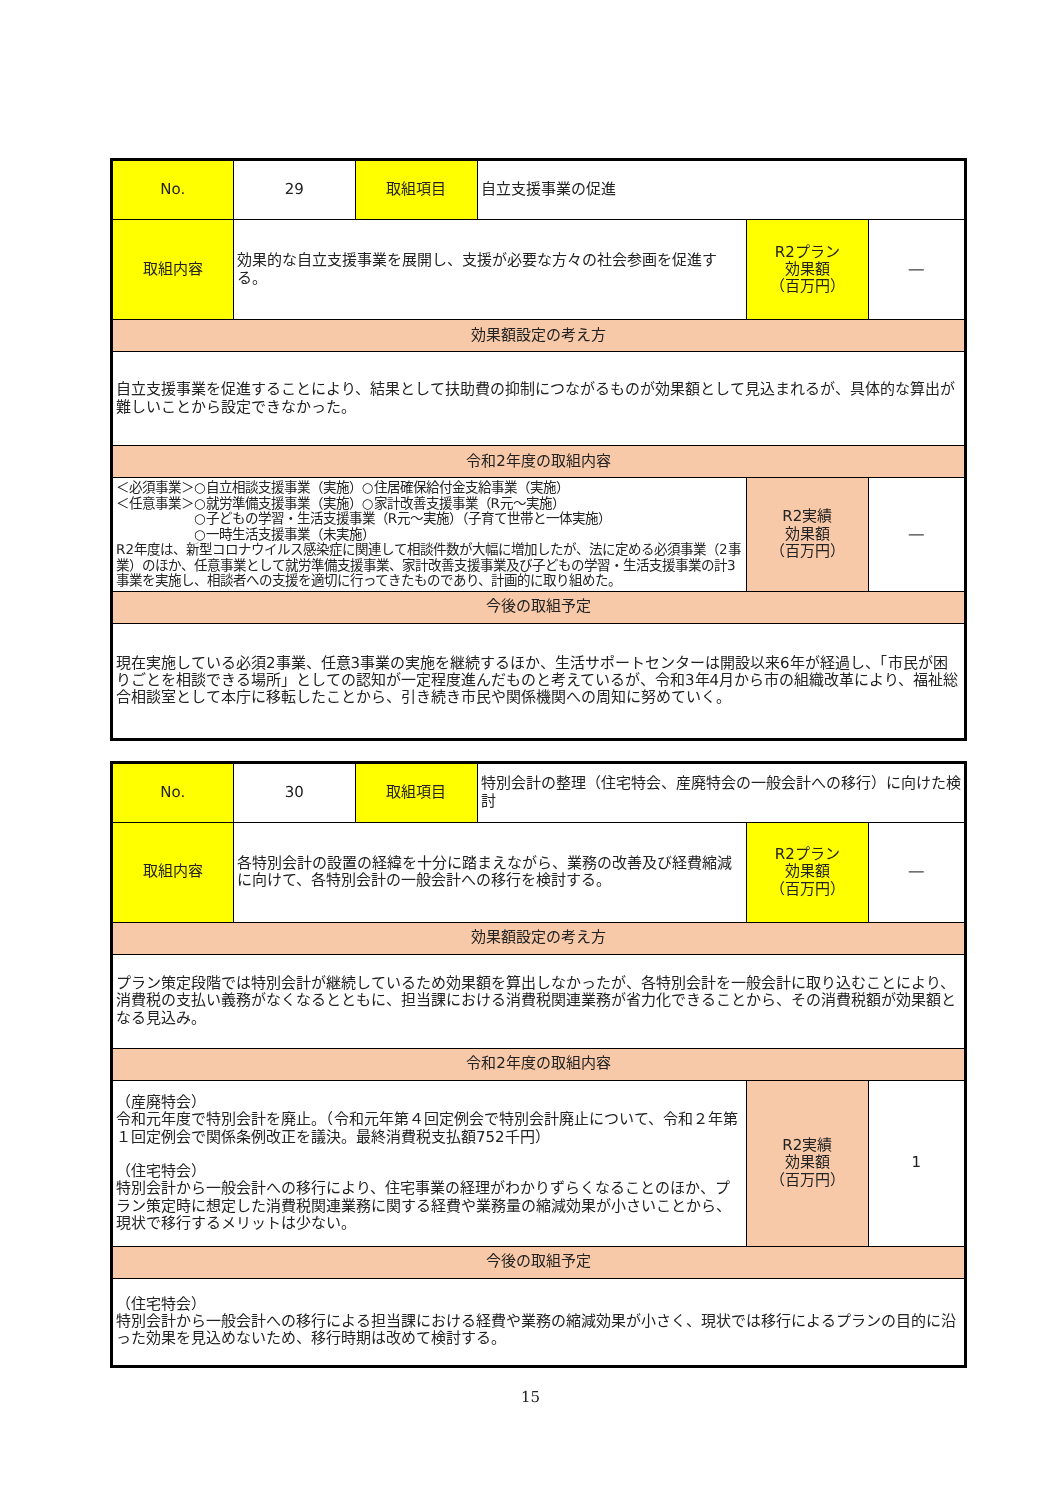| No. | 29 | 取組項目 | 自立支援事業の促進 | | |
| 取組内容 | 効果的な自立支援事業を展開し、支援が必要な方々の社会参画を促進する。 | | | R2プラン 効果額 （百万円） | ― |
| 効果額設定の考え方 | | | | | |
| 自立支援事業を促進することにより、結果として扶助費の抑制につながるものが効果額として見込まれるが、具体的な算出が難しいことから設定できなかった。 | | | | | |
| 令和2年度の取組内容 | | | | | |
| ＜必須事業＞○自立相談支援事業（実施）○住居確保給付金支給事業（実施） ＜任意事業＞○就労準備支援事業（実施）○家計改善支援事業（R元～実施） ○子どもの学習・生活支援事業（R元～実施）（子育て世帯と一体実施） ○一時生活支援事業（未実施） R2年度は、新型コロナウイルス感染症に関連して相談件数が大幅に増加したが、法に定める必須事業（2事業）のほか、任意事業として就労準備支援事業、家計改善支援事業及び子どもの学習・生活支援事業の計3事業を実施し、相談者への支援を適切に行ってきたものであり、計画的に取り組めた。 | | | | R2実績 効果額 （百万円） | ― |
| 今後の取組予定 | | | | | |
| 現在実施している必須2事業、任意3事業の実施を継続するほか、生活サポートセンターは開設以来6年が経過し、「市民が困りごとを相談できる場所」としての認知が一定程度進んだものと考えているが、令和3年4月から市の組織改革により、福祉総合相談室として本庁に移転したことから、引き続き市民や関係機関への周知に努めていく。 | | | | | |
| No. | 30 | 取組項目 | 特別会計の整理（住宅特会、産廃特会の一般会計への移行）に向けた検討 | | |
| 取組内容 | 各特別会計の設置の経緯を十分に踏まえながら、業務の改善及び経費縮減に向けて、各特別会計の一般会計への移行を検討する。 | | | R2プラン 効果額 （百万円） | ― |
| 効果額設定の考え方 | | | | | |
| プラン策定段階では特別会計が継続しているため効果額を算出しなかったが、各特別会計を一般会計に取り込むことにより、消費税の支払い義務がなくなるとともに、担当課における消費税関連業務が省力化できることから、その消費税額が効果額となる見込み。 | | | | | |
| 令和2年度の取組内容 | | | | | |
| （産廃特会） 令和元年度で特別会計を廃止。（令和元年第４回定例会で特別会計廃止について、令和２年第１回定例会で関係条例改正を議決。最終消費税支払額752千円） （住宅特会） 特別会計から一般会計への移行により、住宅事業の経理がわかりずらくなることのほか、プラン策定時に想定した消費税関連業務に関する経費や業務量の縮減効果が小さいことから、現状で移行するメリットは少ない。 | | | | R2実績 効果額 （百万円） | 1 |
| 今後の取組予定 | | | | | |
| （住宅特会） 特別会計から一般会計への移行による担当課における経費や業務の縮減効果が小さく、現状では移行によるプランの目的に沿った効果を見込めないため、移行時期は改めて検討する。 | | | | | |
15